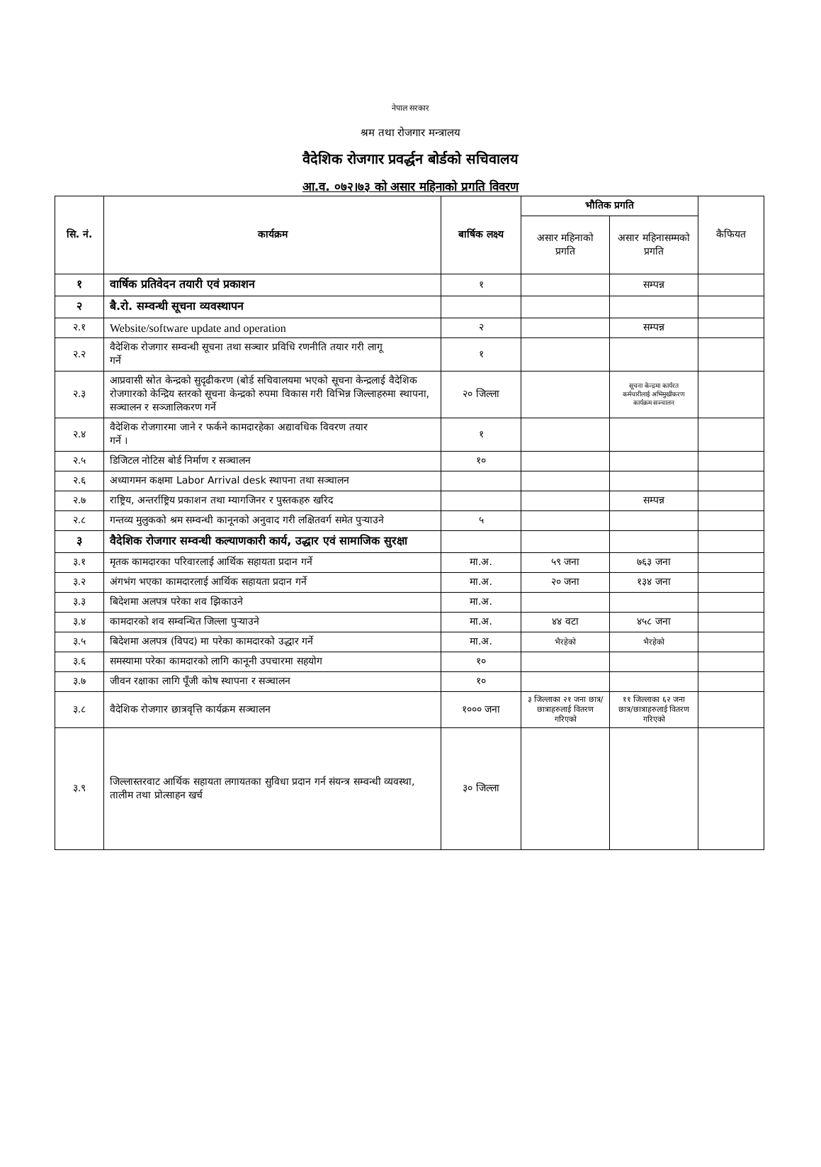नेपाल सरकार
श्रम तथा रोजगार मन्त्रालय
वैदेशिक रोजगार प्रवर्द्धन बोर्डको सचिवालय
आ.व. ०७२।७३ को असार महिनाको प्रगति विवरण
| सि. नं. | कार्यक्रम | बार्षिक लक्ष्य | भौतिक प्रगति | | कैफियत |
| --- | --- | --- | --- | --- | --- |
| | | | असार महिनाको प्रगति | असार महिनासम्मको प्रगति | |
| १ | वार्षिक प्रतिवेदन तयारी एवं प्रकाशन | १ | | सम्पन्न | |
| २ | बै.रो. सम्वन्धी सूचना व्यवस्थापन | | | | |
| २.१ | Website/software update and operation | २ | | सम्पन्न | |
| २.२ | वैदेशिक रोजगार सम्वन्धी सूचना तथा सञ्चार प्रविधि रणनीति तयार गरी लागू गर्ने | १ | | | |
| २.३ | आप्रवासी स्रोत केन्द्रको सुदृढीकरण (बोर्ड सचिवालयमा भएको सूचना केन्द्रलाई वैदेशिक रोजगारको केन्द्रिय स्तरको सूचना केन्द्रको रुपमा विकास गरी विभिन्न जिल्लाहरुमा स्थापना, सञ्चालन र सञ्जालिकरण गर्ने | २० जिल्ला | | सूचना केन्द्रमा कार्यरत कर्मचारीलाई अभिमुखीकरण कार्यक्रम सञ्चालन | |
| २.४ | वैदेशिक रोजगारमा जाने र फर्कने कामदारहेका अद्यावधिक विवरण तयार गर्ने । | १ | | | |
| २.५ | डिजिटल नोटिस बोर्ड निर्माण र सञ्चालन | १० | | | |
| २.६ | अध्यागमन कक्षमा Labor Arrival desk स्थापना तथा सञ्चालन | | | | |
| २.७ | राष्ट्रिय, अन्तर्राष्ट्रिय प्रकाशन तथा म्यागजिनर र पुस्तकहरु खरिद | | | सम्पन्न | |
| २.८ | गन्तव्य मुलुकको श्रम सम्वन्धी कानूनको अनुवाद गरी लक्षितवर्ग समेत पुऱ्याउने | ५ | | | |
| ३ | वैदेशिक रोजगार सम्वन्धी कल्याणकारी कार्य, उद्धार एवं सामाजिक सुरक्षा | | | | |
| ३.१ | मृतक कामदारका परिवारलाई आर्थिक सहायता प्रदान गर्ने | मा.अ. | ५९ जना | ७६३ जना | |
| ३.२ | अंगभंग भएका कामदारलाई आर्थिक सहायता प्रदान गर्ने | मा.अ. | २० जना | १३४ जना | |
| ३.३ | बिदेशमा अलपत्र परेका शव झिकाउने | मा.अ. | | | |
| ३.४ | कामदारको शव सम्वन्धित जिल्ला पुऱ्याउने | मा.अ. | ४४ वटा | ४५८ जना | |
| ३.५ | बिदेशमा अलपत्र (विपद) मा परेका कामदारको उद्धार गर्ने | मा.अ. | भैरहेको | भैरहेको | |
| ३.६ | समस्यामा परेका कामदारको लागि कानूनी उपचारमा सहयोग | १० | | | |
| ३.७ | जीवन रक्षाका लागि पूँजी कोष स्थापना र सञ्चालन | १० | | | |
| ३.८ | वैदेशिक रोजगार छात्रवृत्ति कार्यक्रम सञ्चालन | १००० जना | ३ जिल्लाका २१ जना छात्र/छात्राहरुलाई वितरण गरिएको | ११ जिल्लाका ६२ जना छात्र/छात्राहरुलाई वितरण गरिएको | |
| ३.९ | जिल्लास्तरवाट आर्थिक सहायता लगायतका सुविधा प्रदान गर्न संयन्त्र सम्वन्धी व्यवस्था, तालीम तथा प्रोत्साहन खर्च | ३० जिल्ला | | | |